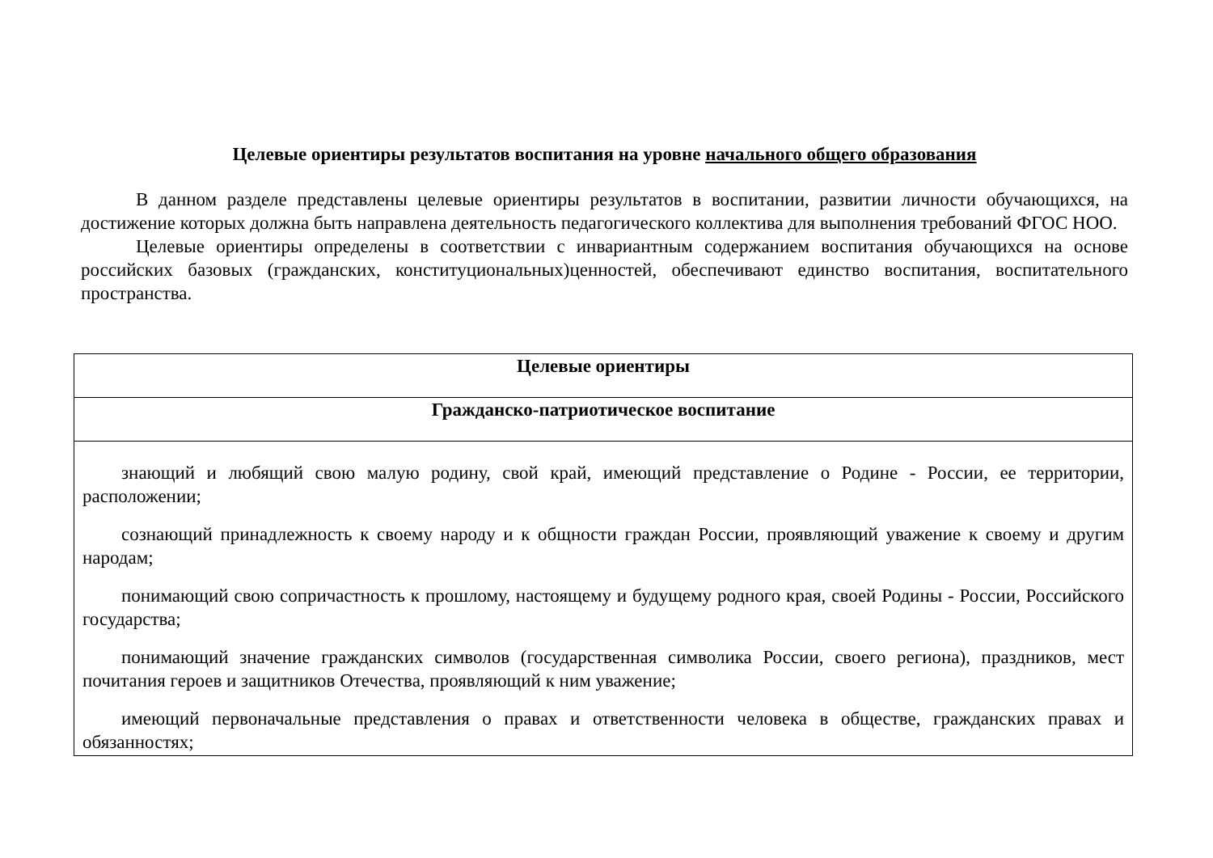Целевые ориентиры результатов воспитания на уровне начального общего образования
В данном разделе представлены целевые ориентиры результатов в воспитании, развитии личности обучающихся, на достижение которых должна быть направлена деятельность педагогического коллектива для выполнения требований ФГОС НОО.
Целевые ориентиры определены в соответствии с инвариантным содержанием воспитания обучающихся на основе российских базовых (гражданских, конституциональных)ценностей, обеспечивают единство воспитания, воспитательного пространства.
| Целевые ориентиры |
| --- |
| Гражданско-патриотическое воспитание |
| знающий и любящий свою малую родину, свой край, имеющий представление о Родине - России, ее территории, расположении; сознающий принадлежность к своему народу и к общности граждан России, проявляющий уважение к своему и другим народам; понимающий свою сопричастность к прошлому, настоящему и будущему родного края, своей Родины - России, Российского государства; понимающий значение гражданских символов (государственная символика России, своего региона), праздников, мест почитания героев и защитников Отечества, проявляющий к ним уважение; имеющий первоначальные представления о правах и ответственности человека в обществе, гражданских правах и обязанностях; |